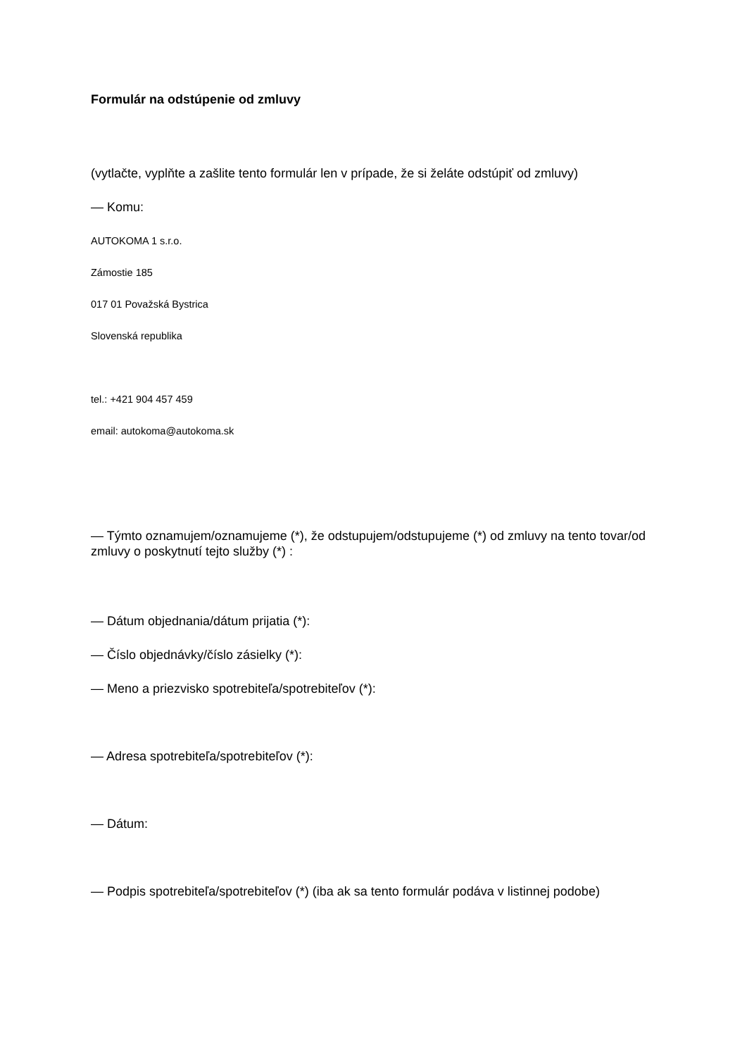Formulár na odstúpenie od zmluvy
(vytlačte, vyplňte a zašlite tento formulár len v prípade, že si želáte odstúpiť od zmluvy)
— Komu:
AUTOKOMA 1 s.r.o.
Zámostie 185
017 01 Považská Bystrica
Slovenská republika
tel.: +421 904 457 459
email: autokoma@autokoma.sk
— Týmto oznamujem/oznamujeme (*), že odstupujem/odstupujeme (*) od zmluvy na tento tovar/od zmluvy o poskytnutí tejto služby (*) :
— Dátum objednania/dátum prijatia (*):
— Číslo objednávky/číslo zásielky (*):
— Meno a priezvisko spotrebiteľa/spotrebiteľov (*):
— Adresa spotrebiteľa/spotrebiteľov (*):
— Dátum:
— Podpis spotrebiteľa/spotrebiteľov (*) (iba ak sa tento formulár podáva v listinnej podobe)